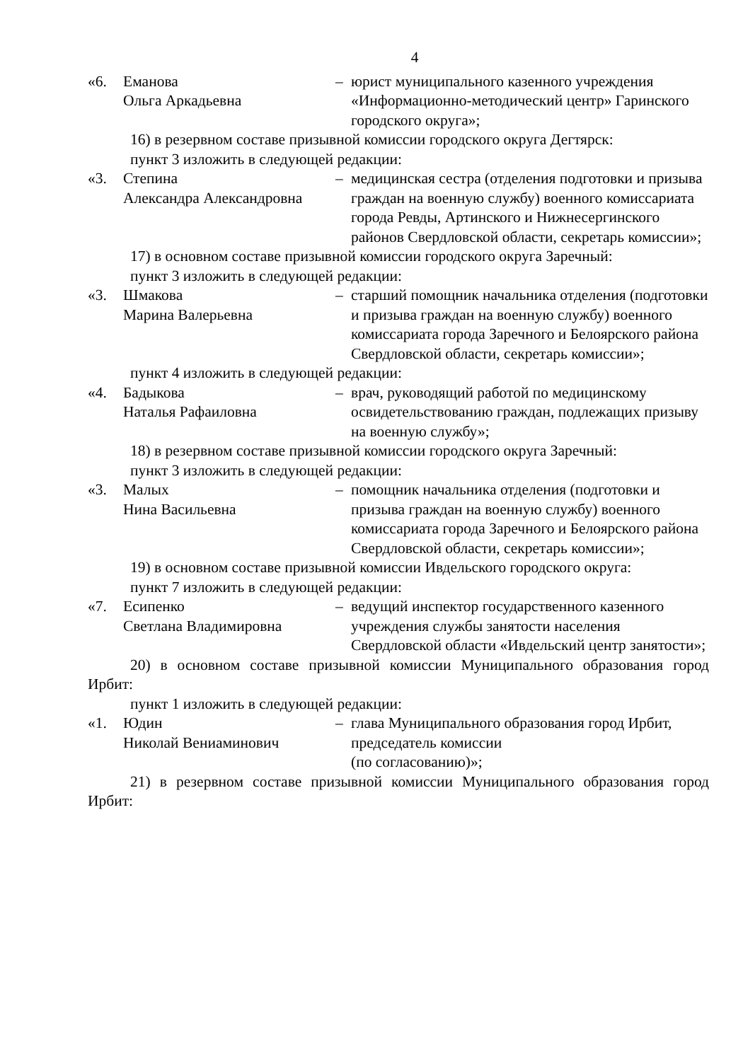4
| «6. | Еманова Ольга Аркадьевна | – | юрист муниципального казенного учреждения «Информационно-методический центр» Гаринского городского округа»; |
16) в резервном составе призывной комиссии городского округа Дегтярск:
пункт 3 изложить в следующей редакции:
| «3. | Степина Александра Александровна | – | медицинская сестра (отделения подготовки и призыва граждан на военную службу) военного комиссариата города Ревды, Артинского и Нижнесергинского районов Свердловской области, секретарь комиссии»; |
17) в основном составе призывной комиссии городского округа Заречный:
пункт 3 изложить в следующей редакции:
| «3. | Шмакова Марина Валерьевна | – | старший помощник начальника отделения (подготовки и призыва граждан на военную службу) военного комиссариата города Заречного и Белоярского района Свердловской области, секретарь комиссии»; |
пункт 4 изложить в следующей редакции:
| «4. | Бадыкова Наталья Рафаиловна | – | врач, руководящий работой по медицинскому освидетельствованию граждан, подлежащих призыву на военную службу»; |
18) в резервном составе призывной комиссии городского округа Заречный:
пункт 3 изложить в следующей редакции:
| «3. | Малых Нина Васильевна | – | помощник начальника отделения (подготовки и призыва граждан на военную службу) военного комиссариата города Заречного и Белоярского района Свердловской области, секретарь комиссии»; |
19) в основном составе призывной комиссии Ивдельского городского округа:
пункт 7 изложить в следующей редакции:
| «7. | Есипенко Светлана Владимировна | – | ведущий инспектор государственного казенного учреждения службы занятости населения Свердловской области «Ивдельский центр занятости»; |
20) в основном составе призывной комиссии Муниципального образования город Ирбит:
пункт 1 изложить в следующей редакции:
| «1. | Юдин Николай Вениаминович | – | глава Муниципального образования город Ирбит, председатель комиссии (по согласованию)»; |
21) в резервном составе призывной комиссии Муниципального образования город Ирбит: